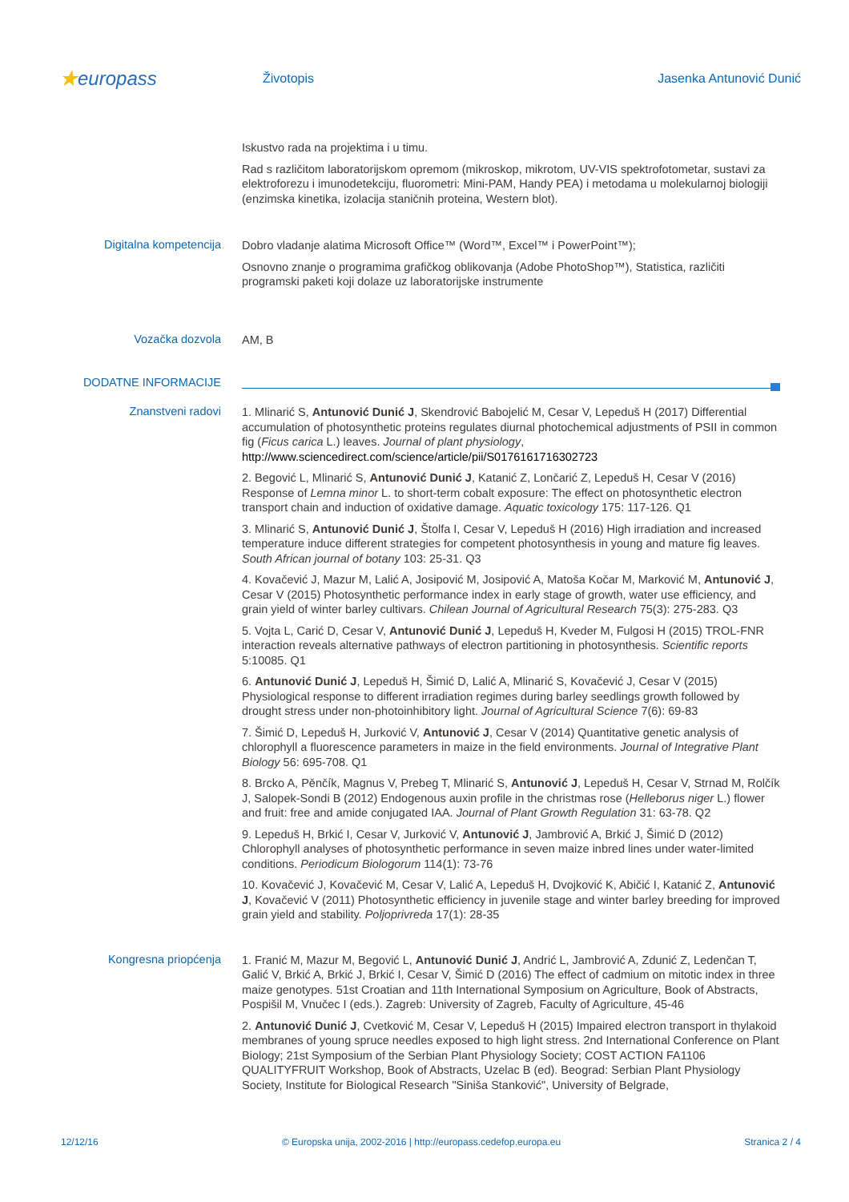★europass
Životopis Jasenka Antunović Dunić
Iskustvo rada na projektima i u timu.
Rad s različitom laboratorijskom opremom (mikroskop, mikrotom, UV-VIS spektrofotometar, sustavi za elektroforezu i imunodetekciju, fluorometri: Mini-PAM, Handy PEA) i metodama u molekularnoj biologiji (enzimska kinetika, izolacija staničnih proteina, Western blot).
Digitalna kompetencija
Dobro vladanje alatima Microsoft Office™ (Word™, Excel™ i PowerPoint™);
Osnovno znanje o programima grafičkog oblikovanja (Adobe PhotoShop™), Statistica, različiti programski paketi koji dolaze uz laboratorijske instrumente
Vozačka dozvola
AM, B
DODATNE INFORMACIJE
Znanstveni radovi
1. Mlinarić S, Antunović Dunić J, Skendrović Babojelić M, Cesar V, Lepeduš H (2017) Differential accumulation of photosynthetic proteins regulates diurnal photochemical adjustments of PSII in common fig (Ficus carica L.) leaves. Journal of plant physiology, http://www.sciencedirect.com/science/article/pii/S0176161716302723
2. Begović L, Mlinarić S, Antunović Dunić J, Katanić Z, Lončarić Z, Lepeduš H, Cesar V (2016) Response of Lemna minor L. to short-term cobalt exposure: The effect on photosynthetic electron transport chain and induction of oxidative damage. Aquatic toxicology 175: 117-126. Q1
3. Mlinarić S, Antunović Dunić J, Štolfa I, Cesar V, Lepeduš H (2016) High irradiation and increased temperature induce different strategies for competent photosynthesis in young and mature fig leaves. South African journal of botany 103: 25-31. Q3
4. Kovačević J, Mazur M, Lalić A, Josipović M, Josipović A, Matoša Kočar M, Marković M, Antunović J, Cesar V (2015) Photosynthetic performance index in early stage of growth, water use efficiency, and grain yield of winter barley cultivars. Chilean Journal of Agricultural Research 75(3): 275-283. Q3
5. Vojta L, Carić D, Cesar V, Antunović Dunić J, Lepeduš H, Kveder M, Fulgosi H (2015) TROL-FNR interaction reveals alternative pathways of electron partitioning in photosynthesis. Scientific reports 5:10085. Q1
6. Antunović Dunić J, Lepeduš H, Šimić D, Lalić A, Mlinarić S, Kovačević J, Cesar V (2015) Physiological response to different irradiation regimes during barley seedlings growth followed by drought stress under non-photoinhibitory light. Journal of Agricultural Science 7(6): 69-83
7. Šimić D, Lepeduš H, Jurković V, Antunović J, Cesar V (2014) Quantitative genetic analysis of chlorophyll a fluorescence parameters in maize in the field environments. Journal of Integrative Plant Biology 56: 695-708. Q1
8. Brcko A, Pěnčík, Magnus V, Prebeg T, Mlinarić S, Antunović J, Lepeduš H, Cesar V, Strnad M, Rolčík J, Salopek-Sondi B (2012) Endogenous auxin profile in the christmas rose (Helleborus niger L.) flower and fruit: free and amide conjugated IAA. Journal of Plant Growth Regulation 31: 63-78. Q2
9. Lepeduš H, Brkić I, Cesar V, Jurković V, Antunović J, Jambrović A, Brkić J, Šimić D (2012) Chlorophyll analyses of photosynthetic performance in seven maize inbred lines under water-limited conditions. Periodicum Biologorum 114(1): 73-76
10. Kovačević J, Kovačević M, Cesar V, Lalić A, Lepeduš H, Dvojković K, Abičić I, Katanić Z, Antunović J, Kovačević V (2011) Photosynthetic efficiency in juvenile stage and winter barley breeding for improved grain yield and stability. Poljoprivreda 17(1): 28-35
Kongresna priopćenja
1. Franić M, Mazur M, Begović L, Antunović Dunić J, Andrić L, Jambrović A, Zdunić Z, Ledenčan T, Galić V, Brkić A, Brkić J, Brkić I, Cesar V, Šimić D (2016) The effect of cadmium on mitotic index in three maize genotypes. 51st Croatian and 11th International Symposium on Agriculture, Book of Abstracts, Pospišil M, Vnučec I (eds.). Zagreb: University of Zagreb, Faculty of Agriculture, 45-46
2. Antunović Dunić J, Cvetković M, Cesar V, Lepeduš H (2015) Impaired electron transport in thylakoid membranes of young spruce needles exposed to high light stress. 2nd International Conference on Plant Biology; 21st Symposium of the Serbian Plant Physiology Society; COST ACTION FA1106 QUALITYFRUIT Workshop, Book of Abstracts, Uzelac B (ed). Beograd: Serbian Plant Physiology Society, Institute for Biological Research "Siniša Stanković", University of Belgrade,
12/12/16 © Europska unija, 2002-2016 | http://europass.cedefop.europa.eu Stranica 2 / 4